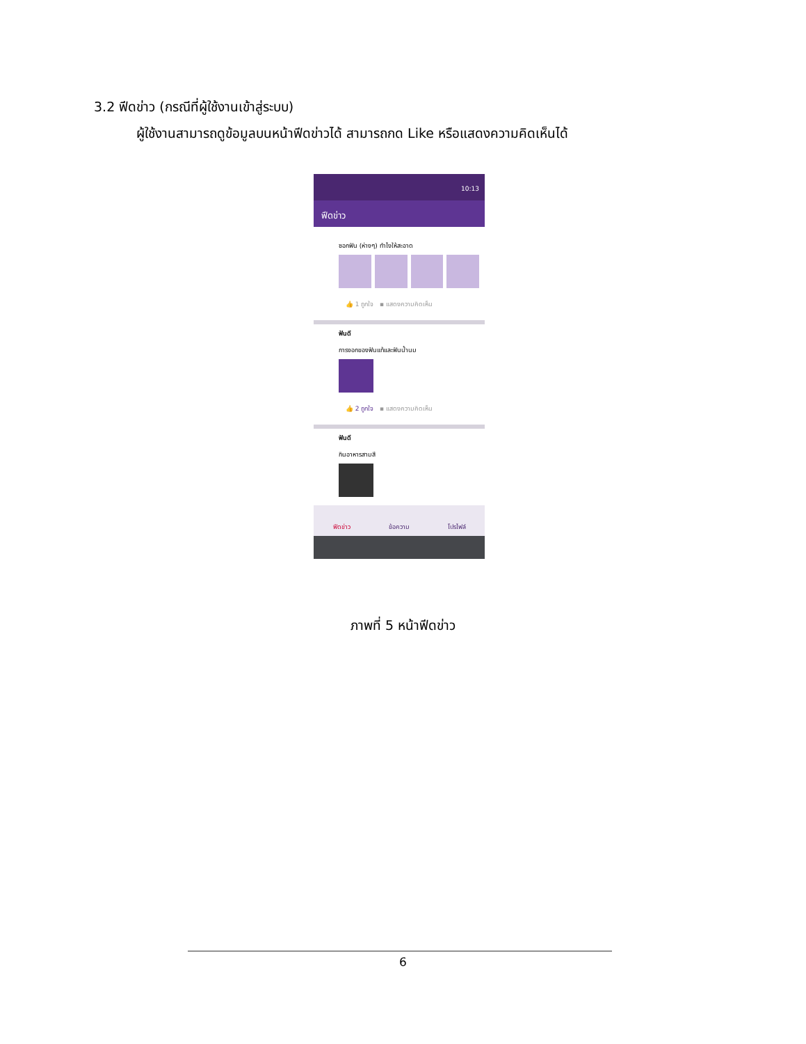3.2 ฟีดข่าว (กรณีที่ผู้ใช้งานเข้าสู่ระบบ)
ผู้ใช้งานสามารถดูข้อมูลบนหน้าฟีดข่าวได้ สามารถกด Like หรือแสดงความคิดเห็นได้
10:13
ฟีดข่าว
ซอกฟัน (ห่างๆ) ทำไงให้สะอาด
👍 1 ถูกใจ ▪ แสดงความคิดเห็น
ฟันดี
การงอกของฟันแท้และฟันน้ำนม
👍 2 ถูกใจ ▪ แสดงความคิดเห็น
ฟันดี
กินอาหารสามสี
ฟีดข่าว ข้อความ โปรไฟล์
ภาพที่ 5 หน้าฟีดข่าว
6